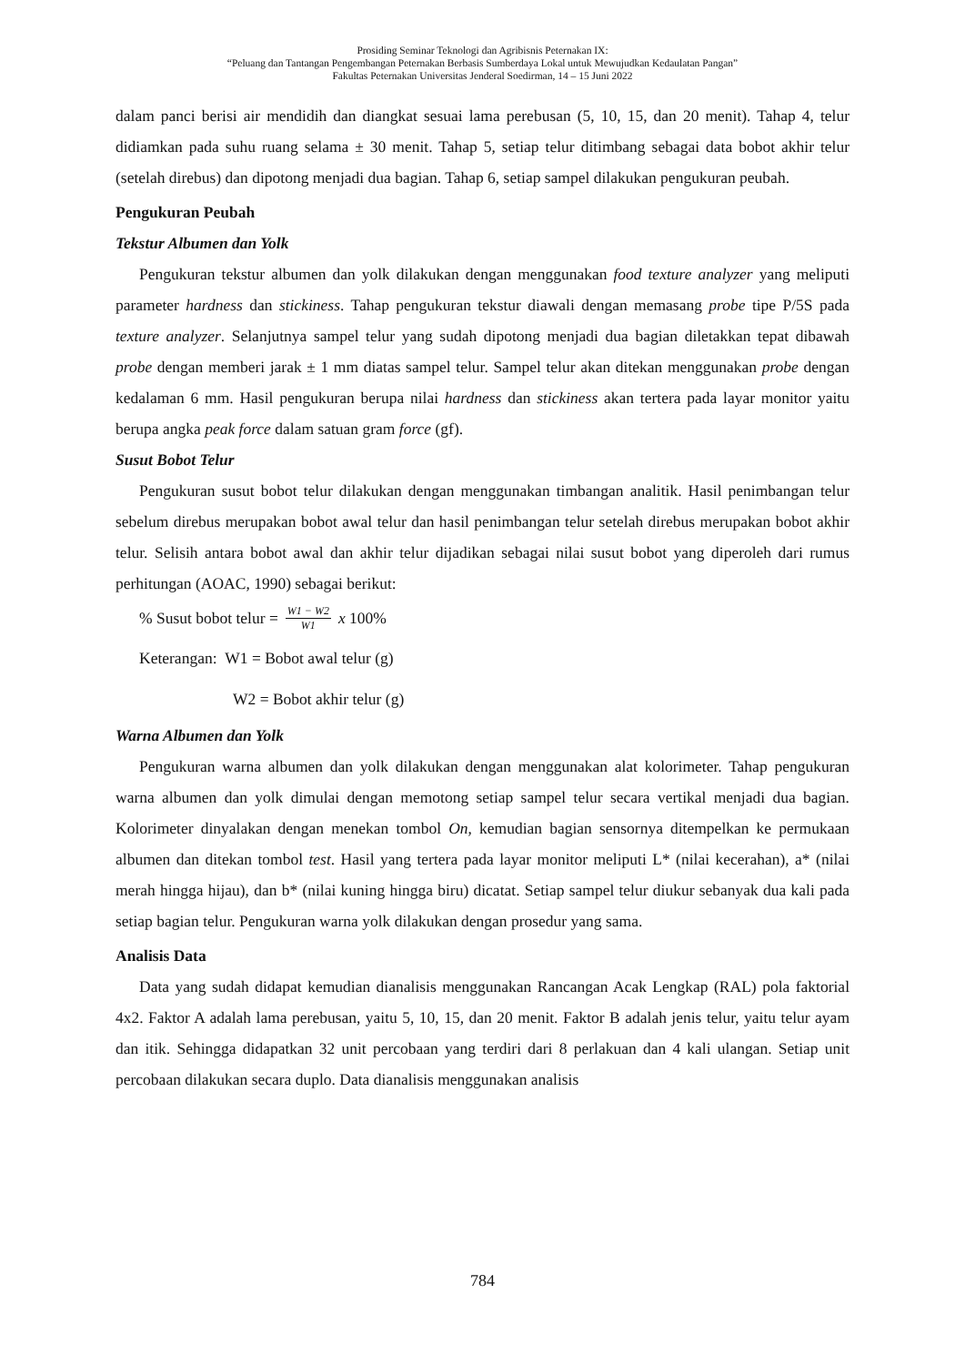Prosiding Seminar Teknologi dan Agribisnis Peternakan IX:
“Peluang dan Tantangan Pengembangan Peternakan Berbasis Sumberdaya Lokal untuk Mewujudkan Kedaulatan Pangan”
Fakultas Peternakan Universitas Jenderal Soedirman, 14 – 15 Juni 2022
dalam panci berisi air mendidih dan diangkat sesuai lama perebusan (5, 10, 15, dan 20 menit). Tahap 4, telur didiamkan pada suhu ruang selama ± 30 menit. Tahap 5, setiap telur ditimbang sebagai data bobot akhir telur (setelah direbus) dan dipotong menjadi dua bagian. Tahap 6, setiap sampel dilakukan pengukuran peubah.
Pengukuran Peubah
Tekstur Albumen dan Yolk
Pengukuran tekstur albumen dan yolk dilakukan dengan menggunakan food texture analyzer yang meliputi parameter hardness dan stickiness. Tahap pengukuran tekstur diawali dengan memasang probe tipe P/5S pada texture analyzer. Selanjutnya sampel telur yang sudah dipotong menjadi dua bagian diletakkan tepat dibawah probe dengan memberi jarak ± 1 mm diatas sampel telur. Sampel telur akan ditekan menggunakan probe dengan kedalaman 6 mm. Hasil pengukuran berupa nilai hardness dan stickiness akan tertera pada layar monitor yaitu berupa angka peak force dalam satuan gram force (gf).
Susut Bobot Telur
Pengukuran susut bobot telur dilakukan dengan menggunakan timbangan analitik. Hasil penimbangan telur sebelum direbus merupakan bobot awal telur dan hasil penimbangan telur setelah direbus merupakan bobot akhir telur. Selisih antara bobot awal dan akhir telur dijadikan sebagai nilai susut bobot yang diperoleh dari rumus perhitungan (AOAC, 1990) sebagai berikut:
% Susut bobot telur = W1 − W2 W1 x 100%
Keterangan: W1 = Bobot awal telur (g)
W2 = Bobot akhir telur (g)
Warna Albumen dan Yolk
Pengukuran warna albumen dan yolk dilakukan dengan menggunakan alat kolorimeter. Tahap pengukuran warna albumen dan yolk dimulai dengan memotong setiap sampel telur secara vertikal menjadi dua bagian. Kolorimeter dinyalakan dengan menekan tombol On, kemudian bagian sensornya ditempelkan ke permukaan albumen dan ditekan tombol test. Hasil yang tertera pada layar monitor meliputi L* (nilai kecerahan), a* (nilai merah hingga hijau), dan b* (nilai kuning hingga biru) dicatat. Setiap sampel telur diukur sebanyak dua kali pada setiap bagian telur. Pengukuran warna yolk dilakukan dengan prosedur yang sama.
Analisis Data
Data yang sudah didapat kemudian dianalisis menggunakan Rancangan Acak Lengkap (RAL) pola faktorial 4x2. Faktor A adalah lama perebusan, yaitu 5, 10, 15, dan 20 menit. Faktor B adalah jenis telur, yaitu telur ayam dan itik. Sehingga didapatkan 32 unit percobaan yang terdiri dari 8 perlakuan dan 4 kali ulangan. Setiap unit percobaan dilakukan secara duplo. Data dianalisis menggunakan analisis
784